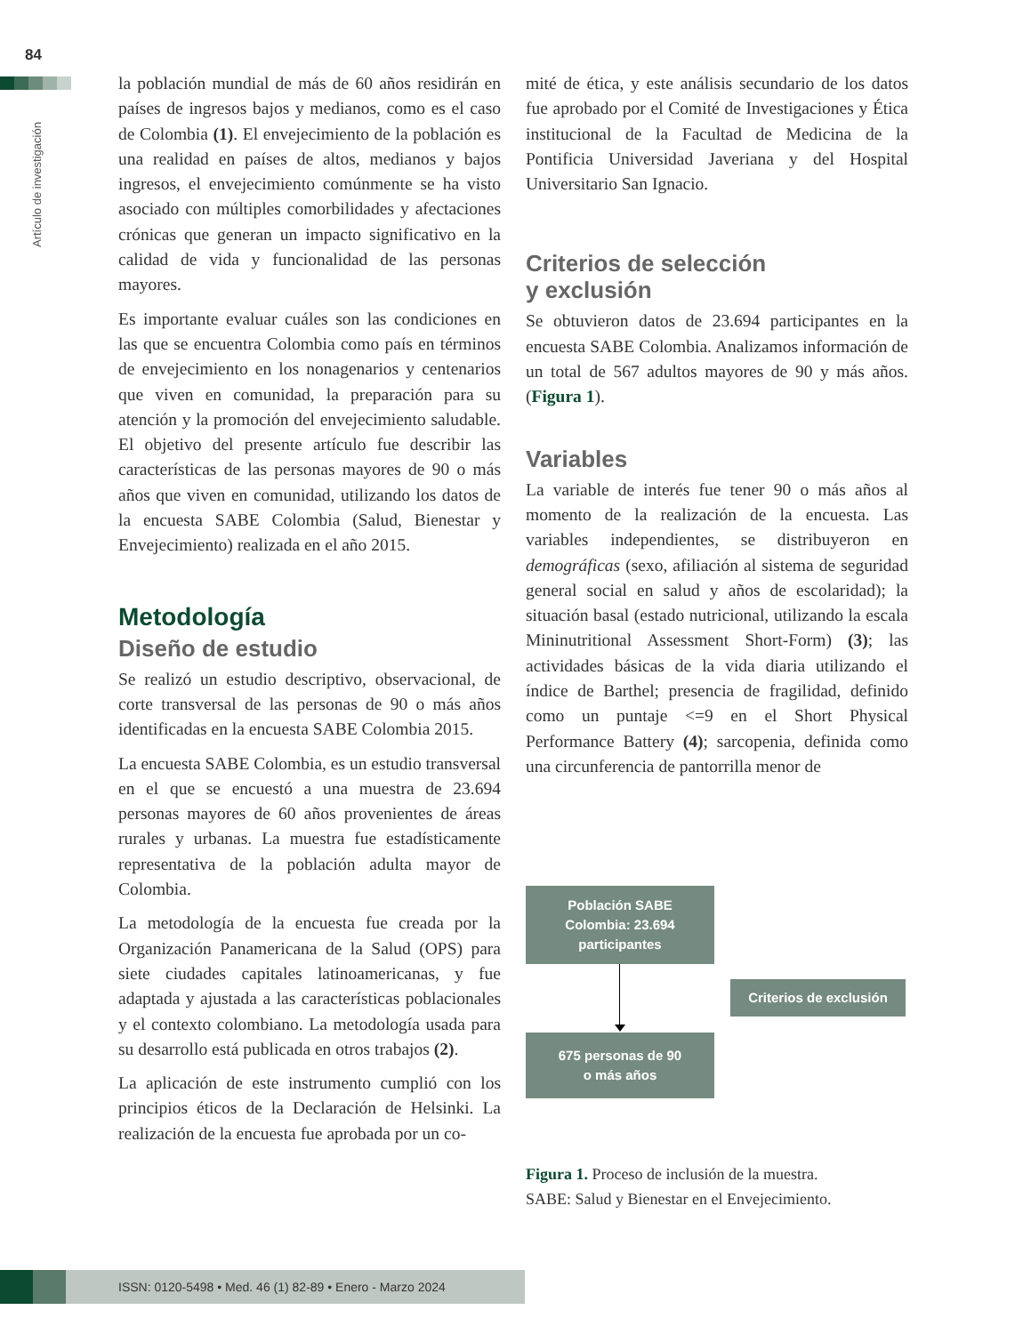84
Artículo de investigación
la población mundial de más de 60 años residirán en países de ingresos bajos y medianos, como es el caso de Colombia (1). El envejecimiento de la población es una realidad en países de altos, medianos y bajos ingresos, el envejecimiento comúnmente se ha visto asociado con múltiples comorbilidades y afectaciones crónicas que generan un impacto significativo en la calidad de vida y funcionalidad de las personas mayores.
Es importante evaluar cuáles son las condiciones en las que se encuentra Colombia como país en términos de envejecimiento en los nonagenarios y centenarios que viven en comunidad, la preparación para su atención y la promoción del envejecimiento saludable. El objetivo del presente artículo fue describir las características de las personas mayores de 90 o más años que viven en comunidad, utilizando los datos de la encuesta SABE Colombia (Salud, Bienestar y Envejecimiento) realizada en el año 2015.
Metodología
Diseño de estudio
Se realizó un estudio descriptivo, observacional, de corte transversal de las personas de 90 o más años identificadas en la encuesta SABE Colombia 2015.
La encuesta SABE Colombia, es un estudio transversal en el que se encuestó a una muestra de 23.694 personas mayores de 60 años provenientes de áreas rurales y urbanas. La muestra fue estadísticamente representativa de la población adulta mayor de Colombia.
La metodología de la encuesta fue creada por la Organización Panamericana de la Salud (OPS) para siete ciudades capitales latinoamericanas, y fue adaptada y ajustada a las características poblacionales y el contexto colombiano. La metodología usada para su desarrollo está publicada en otros trabajos (2).
La aplicación de este instrumento cumplió con los principios éticos de la Declaración de Helsinki. La realización de la encuesta fue aprobada por un co-
mité de ética, y este análisis secundario de los datos fue aprobado por el Comité de Investigaciones y Ética institucional de la Facultad de Medicina de la Pontificia Universidad Javeriana y del Hospital Universitario San Ignacio.
Criterios de selección
y exclusión
Se obtuvieron datos de 23.694 participantes en la encuesta SABE Colombia. Analizamos información de un total de 567 adultos mayores de 90 y más años. (Figura 1).
Variables
La variable de interés fue tener 90 o más años al momento de la realización de la encuesta. Las variables independientes, se distribuyeron en demográficas (sexo, afiliación al sistema de seguridad general social en salud y años de escolaridad); la situación basal (estado nutricional, utilizando la escala Mininutritional Assessment Short-Form) (3); las actividades básicas de la vida diaria utilizando el índice de Barthel; presencia de fragilidad, definido como un puntaje <=9 en el Short Physical Performance Battery (4); sarcopenia, definida como una circunferencia de pantorrilla menor de
Población SABE
Colombia: 23.694
participantes
Criterios de exclusión
675 personas de 90
o más años
Figura 1. Proceso de inclusión de la muestra.
SABE: Salud y Bienestar en el Envejecimiento.
ISSN: 0120-5498 • Med. 46 (1) 82-89 • Enero - Marzo 2024